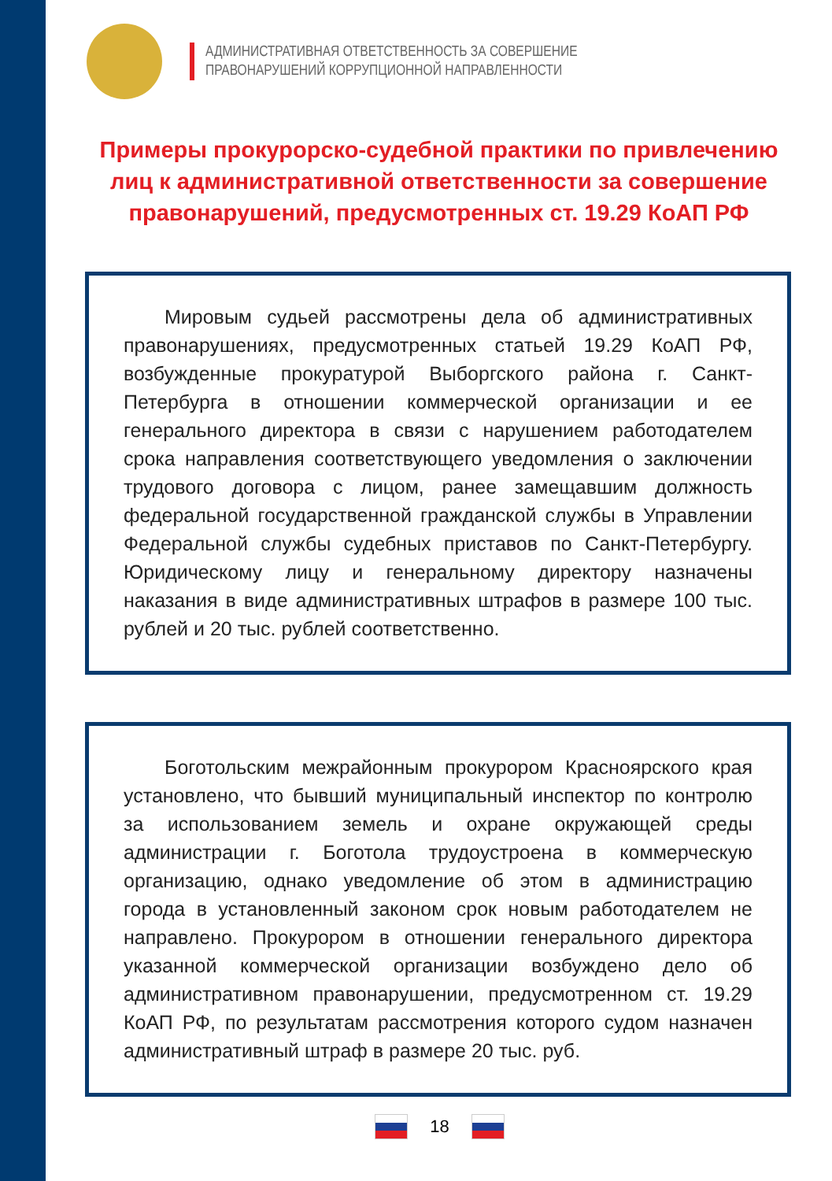АДМИНИСТРАТИВНАЯ ОТВЕТСТВЕННОСТЬ ЗА СОВЕРШЕНИЕ
ПРАВОНАРУШЕНИЙ КОРРУПЦИОННОЙ НАПРАВЛЕННОСТИ
Примеры прокурорско-судебной практики по привлечению лиц к административной ответственности за совершение правонарушений, предусмотренных ст. 19.29 КоАП РФ
Мировым судьей рассмотрены дела об административных правонарушениях, предусмотренных статьей 19.29 КоАП РФ, возбужденные прокуратурой Выборгского района г. Санкт-Петербурга в отношении коммерческой организации и ее генерального директора в связи с нарушением работодателем срока направления соответствующего уведомления о заключении трудового договора с лицом, ранее замещавшим должность федеральной государственной гражданской службы в Управлении Федеральной службы судебных приставов по Санкт-Петербургу. Юридическому лицу и генеральному директору назначены наказания в виде административных штрафов в размере 100 тыс. рублей и 20 тыс. рублей соответственно.
Боготольским межрайонным прокурором Красноярского края установлено, что бывший муниципальный инспектор по контролю за использованием земель и охране окружающей среды администрации г. Боготола трудоустроена в коммерческую организацию, однако уведомление об этом в администрацию города в установленный законом срок новым работодателем не направлено. Прокурором в отношении генерального директора указанной коммерческой организации возбуждено дело об административном правонарушении, предусмотренном ст. 19.29 КоАП РФ, по результатам рассмотрения которого судом назначен административный штраф в размере 20 тыс. руб.
18